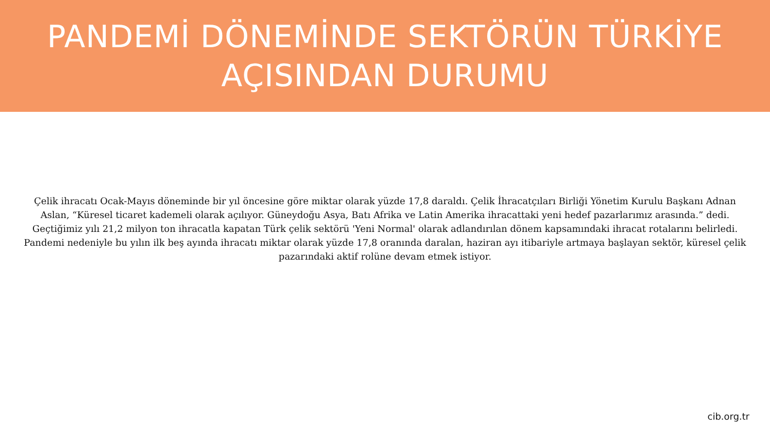PANDEMİ DÖNEMİNDE SEKTÖRÜN TÜRKİYE
AÇISINDAN DURUMU
Çelik ihracatı Ocak-Mayıs döneminde bir yıl öncesine göre miktar olarak yüzde 17,8 daraldı. Çelik İhracatçıları Birliği Yönetim Kurulu Başkanı Adnan Aslan, “Küresel ticaret kademeli olarak açılıyor. Güneydoğu Asya, Batı Afrika ve Latin Amerika ihracattaki yeni hedef pazarlarımız arasında.” dedi.
Geçtiğimiz yılı 21,2 milyon ton ihracatla kapatan Türk çelik sektörü 'Yeni Normal' olarak adlandırılan dönem kapsamındaki ihracat rotalarını belirledi. Pandemi nedeniyle bu yılın ilk beş ayında ihracatı miktar olarak yüzde 17,8 oranında daralan, haziran ayı itibariyle artmaya başlayan sektör, küresel çelik pazarındaki aktif rolüne devam etmek istiyor.
cib.org.tr